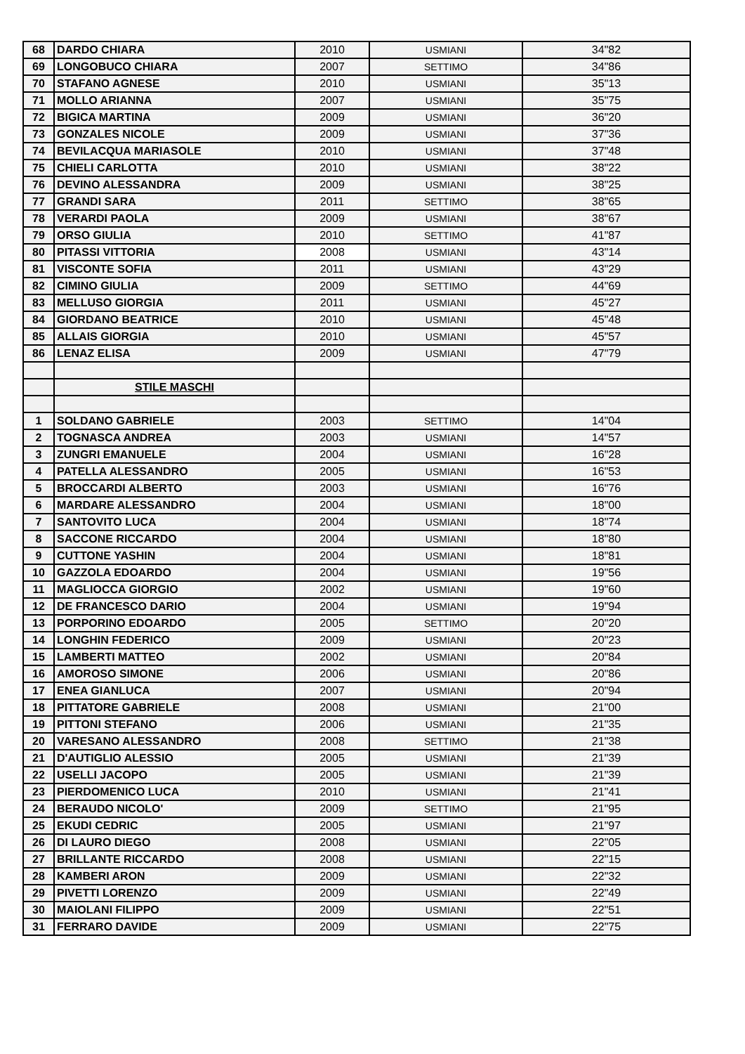| 68 | DARDO CHIARA | 2010 | USMIANI | 34"82 |
| 69 | LONGOBUCO CHIARA | 2007 | SETTIMO | 34"86 |
| 70 | STAFANO AGNESE | 2010 | USMIANI | 35"13 |
| 71 | MOLLO ARIANNA | 2007 | USMIANI | 35"75 |
| 72 | BIGICA MARTINA | 2009 | USMIANI | 36"20 |
| 73 | GONZALES NICOLE | 2009 | USMIANI | 37"36 |
| 74 | BEVILACQUA MARIASOLE | 2010 | USMIANI | 37"48 |
| 75 | CHIELI CARLOTTA | 2010 | USMIANI | 38"22 |
| 76 | DEVINO ALESSANDRA | 2009 | USMIANI | 38"25 |
| 77 | GRANDI SARA | 2011 | SETTIMO | 38"65 |
| 78 | VERARDI PAOLA | 2009 | USMIANI | 38"67 |
| 79 | ORSO GIULIA | 2010 | SETTIMO | 41"87 |
| 80 | PITASSI VITTORIA | 2008 | USMIANI | 43"14 |
| 81 | VISCONTE SOFIA | 2011 | USMIANI | 43"29 |
| 82 | CIMINO GIULIA | 2009 | SETTIMO | 44"69 |
| 83 | MELLUSO GIORGIA | 2011 | USMIANI | 45"27 |
| 84 | GIORDANO BEATRICE | 2010 | USMIANI | 45"48 |
| 85 | ALLAIS GIORGIA | 2010 | USMIANI | 45"57 |
| 86 | LENAZ ELISA | 2009 | USMIANI | 47"79 |
| | STILE MASCHI | | | |
| 1 | SOLDANO GABRIELE | 2003 | SETTIMO | 14"04 |
| 2 | TOGNASCA ANDREA | 2003 | USMIANI | 14"57 |
| 3 | ZUNGRI EMANUELE | 2004 | USMIANI | 16"28 |
| 4 | PATELLA ALESSANDRO | 2005 | USMIANI | 16"53 |
| 5 | BROCCARDI ALBERTO | 2003 | USMIANI | 16"76 |
| 6 | MARDARE ALESSANDRO | 2004 | USMIANI | 18"00 |
| 7 | SANTOVITO LUCA | 2004 | USMIANI | 18"74 |
| 8 | SACCONE RICCARDO | 2004 | USMIANI | 18"80 |
| 9 | CUTTONE YASHIN | 2004 | USMIANI | 18"81 |
| 10 | GAZZOLA EDOARDO | 2004 | USMIANI | 19"56 |
| 11 | MAGLIOCCA GIORGIO | 2002 | USMIANI | 19"60 |
| 12 | DE FRANCESCO DARIO | 2004 | USMIANI | 19"94 |
| 13 | PORPORINO EDOARDO | 2005 | SETTIMO | 20"20 |
| 14 | LONGHIN FEDERICO | 2009 | USMIANI | 20"23 |
| 15 | LAMBERTI MATTEO | 2002 | USMIANI | 20"84 |
| 16 | AMOROSO SIMONE | 2006 | USMIANI | 20"86 |
| 17 | ENEA GIANLUCA | 2007 | USMIANI | 20"94 |
| 18 | PITTATORE GABRIELE | 2008 | USMIANI | 21"00 |
| 19 | PITTONI STEFANO | 2006 | USMIANI | 21"35 |
| 20 | VARESANO ALESSANDRO | 2008 | SETTIMO | 21"38 |
| 21 | D'AUTIGLIO ALESSIO | 2005 | USMIANI | 21"39 |
| 22 | USELLI JACOPO | 2005 | USMIANI | 21"39 |
| 23 | PIERDOMENICO LUCA | 2010 | USMIANI | 21"41 |
| 24 | BERAUDO NICOLO' | 2009 | SETTIMO | 21"95 |
| 25 | EKUDI CEDRIC | 2005 | USMIANI | 21"97 |
| 26 | DI LAURO DIEGO | 2008 | USMIANI | 22"05 |
| 27 | BRILLANTE RICCARDO | 2008 | USMIANI | 22"15 |
| 28 | KAMBERI ARON | 2009 | USMIANI | 22"32 |
| 29 | PIVETTI LORENZO | 2009 | USMIANI | 22"49 |
| 30 | MAIOLANI FILIPPO | 2009 | USMIANI | 22"51 |
| 31 | FERRARO DAVIDE | 2009 | USMIANI | 22"75 |